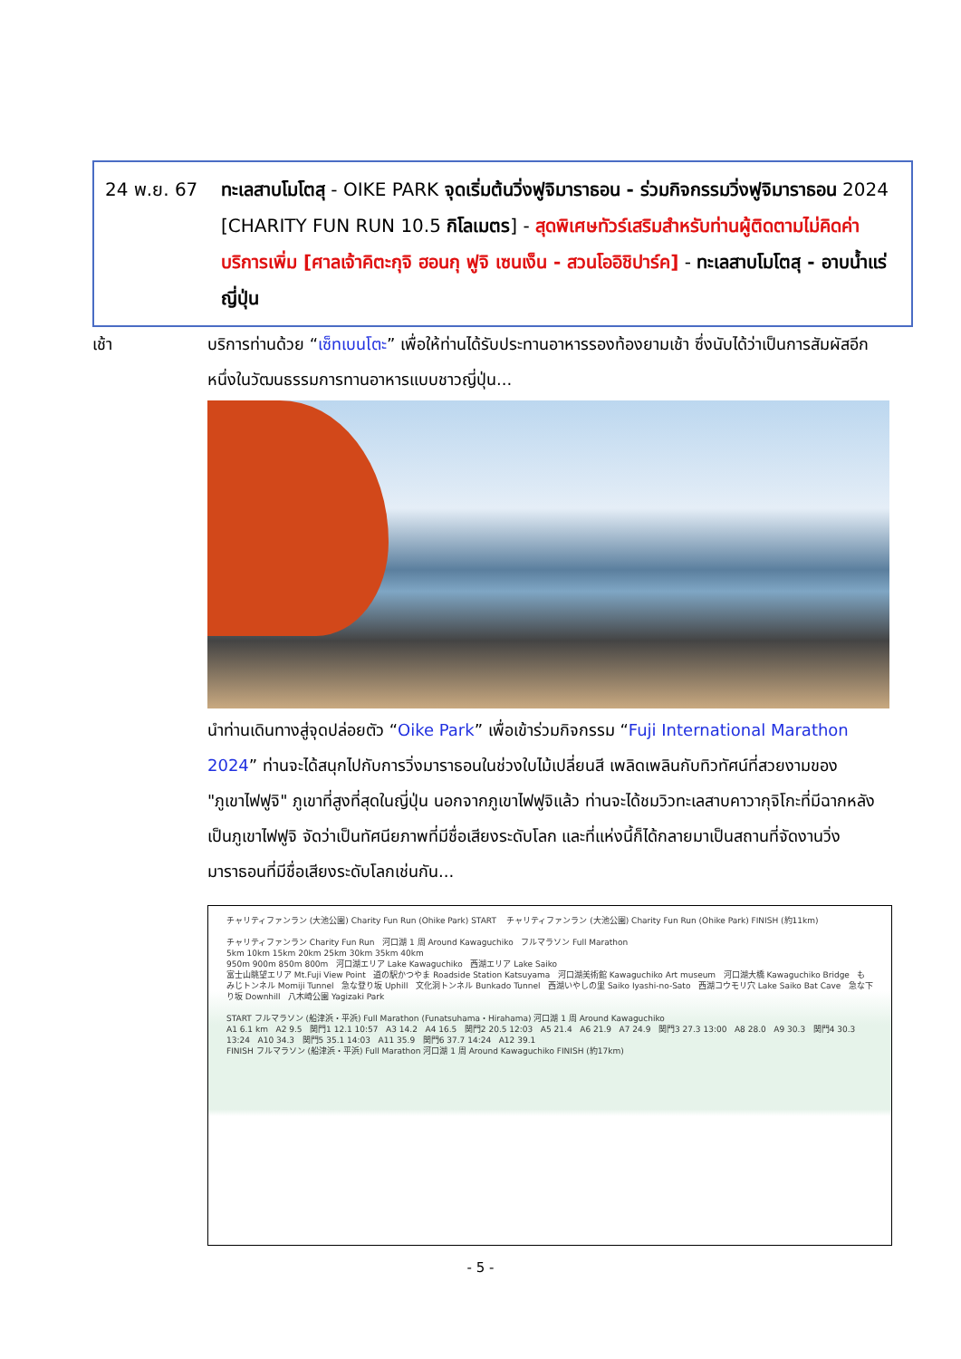24 พ.ย. 67 ทะเลสาบโมโตสุ - OIKE PARK จุดเริ่มต้นวิ่งฟูจิมาราธอน - ร่วมกิจกรรมวิ่งฟูจิมาราธอน 2024 [CHARITY FUN RUN 10.5 กิโลเมตร] - สุดพิเศษทัวร์เสริมสำหรับท่านผู้ติดตามไม่คิดค่าบริการเพิ่ม [ศาลเจ้าคิตะกุจิ ฮอนกุ ฟูจิ เซนเง็น - สวนโออิชิปาร์ค] - ทะเลสาบโมโตสุ - อาบน้ำแร่ญี่ปุ่น
เช้า บริการท่านด้วย “เซ็ทเบนโตะ” เพื่อให้ท่านได้รับประทานอาหารรองท้องยามเช้า ซึ่งนับได้ว่าเป็นการสัมผัสอีกหนึ่งในวัฒนธรรมการทานอาหารแบบชาวญี่ปุ่น...
นำท่านเดินทางสู่จุดปล่อยตัว “Oike Park” เพื่อเข้าร่วมกิจกรรม “Fuji International Marathon 2024” ท่านจะได้สนุกไปกับการวิ่งมาราธอนในช่วงใบไม้เปลี่ยนสี เพลิดเพลินกับทิวทัศน์ที่สวยงามของ "ภูเขาไฟฟูจิ" ภูเขาที่สูงที่สุดในญี่ปุ่น นอกจากภูเขาไฟฟูจิแล้ว ท่านจะได้ชมวิวทะเลสาบคาวากุจิโกะที่มีฉากหลังเป็นภูเขาไฟฟูจิ จัดว่าเป็นทัศนียภาพที่มีชื่อเสียงระดับโลก และที่แห่งนี้ก็ได้กลายมาเป็นสถานที่จัดงานวิ่งมาราธอนที่มีชื่อเสียงระดับโลกเช่นกัน...
チャリティファンラン (大池公園) Charity Fun Run (Ohike Park) START チャリティファンラン (大池公園) Charity Fun Run (Ohike Park) FINISH (約11km)
チャリティファンラン Charity Fun Run 河口湖 1 周 Around Kawaguchiko フルマラソン Full Marathon
5km 10km 15km 20km 25km 30km 35km 40km
950m 900m 850m 800m 河口湖エリア Lake Kawaguchiko 西湖エリア Lake Saiko
富士山眺望エリア Mt.Fuji View Point 道の駅かつやま Roadside Station Katsuyama 河口湖美術館 Kawaguchiko Art museum 河口湖大橋 Kawaguchiko Bridge もみじトンネル Momiji Tunnel 急な登り坂 Uphill 文化洞トンネル Bunkado Tunnel 西湖いやしの里 Saiko Iyashi-no-Sato 西湖コウモリ穴 Lake Saiko Bat Cave 急な下り坂 Downhill 八木崎公園 Yagizaki Park
START フルマラソン (船津浜・平浜) Full Marathon (Funatsuhama・Hirahama) 河口湖 1 周 Around Kawaguchiko
A1 6.1 km A2 9.5 関門1 12.1 10:57 A3 14.2 A4 16.5 関門2 20.5 12:03 A5 21.4 A6 21.9 A7 24.9 関門3 27.3 13:00 A8 28.0 A9 30.3 関門4 30.3 13:24 A10 34.3 関門5 35.1 14:03 A11 35.9 関門6 37.7 14:24 A12 39.1
FINISH フルマラソン (船津浜・平浜) Full Marathon 河口湖 1 周 Around Kawaguchiko FINISH (約17km)
- 5 -